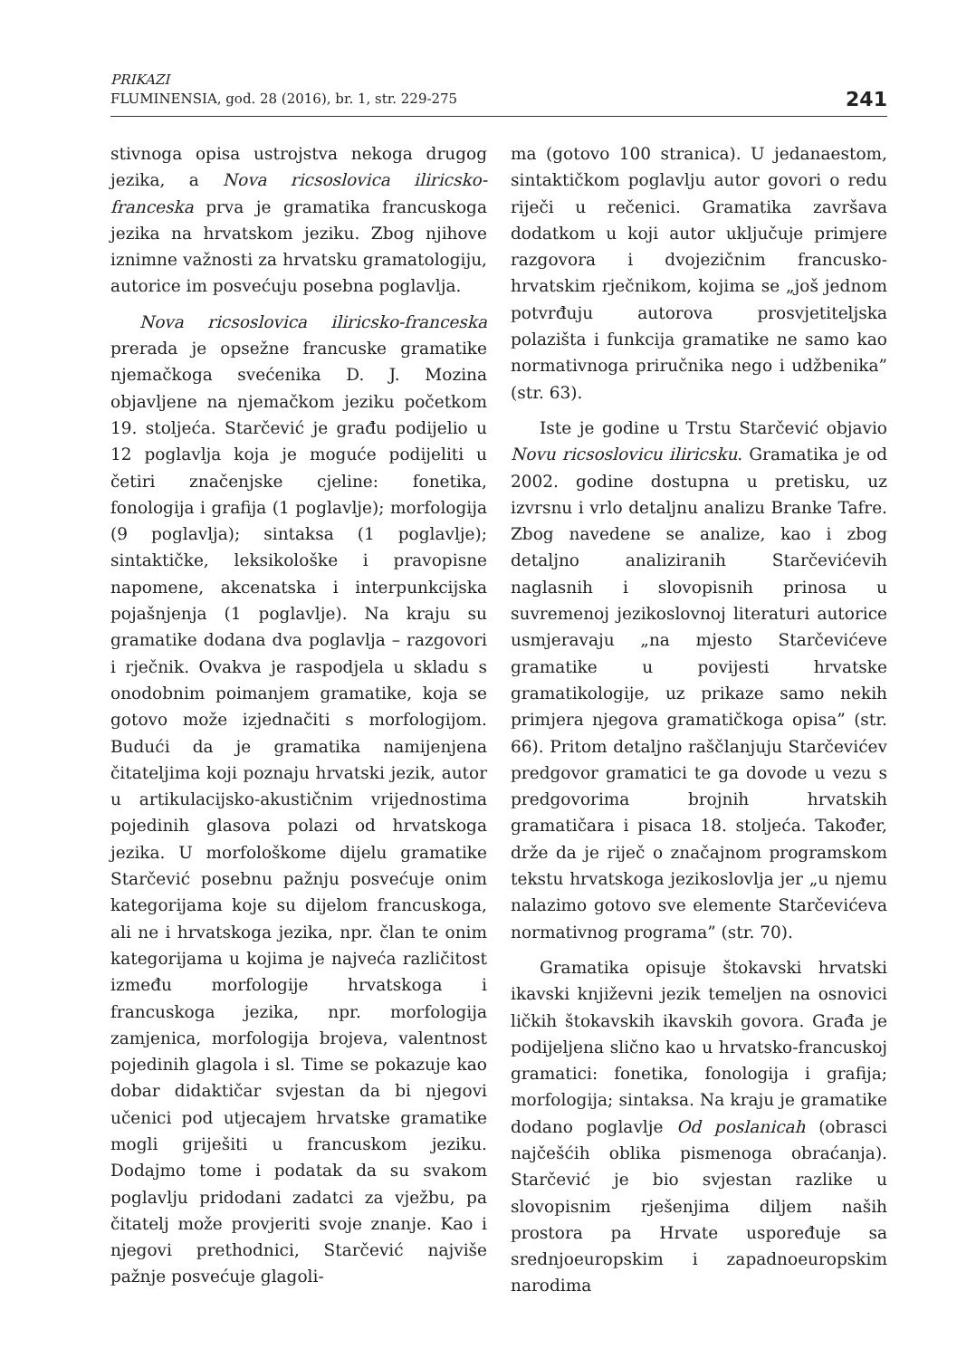PRIKAZI
FLUMINENSIA, god. 28 (2016), br. 1, str. 229-275
241
stivnoga opisa ustrojstva nekoga drugog jezika, a Nova ricsoslovica iliricsko-franceska prva je gramatika francuskoga jezika na hrvatskom jeziku. Zbog njihove iznimne važnosti za hrvatsku gramatologiju, autorice im posvećuju posebna poglavlja.
Nova ricsoslovica iliricsko-franceska prerada je opsežne francuske gramatike njemačkoga svećenika D. J. Mozina objavljene na njemačkom jeziku početkom 19. stoljeća. Starčević je građu podijelio u 12 poglavlja koja je moguće podijeliti u četiri značenjske cjeline: fonetika, fonologija i grafija (1 poglavlje); morfologija (9 poglavlja); sintaksa (1 poglavlje); sintaktičke, leksikološke i pravopisne napomene, akcenatska i interpunkcijska pojašnjenja (1 poglavlje). Na kraju su gramatike dodana dva poglavlja – razgovori i rječnik. Ovakva je raspodjela u skladu s onodobnim poimanjem gramatike, koja se gotovo može izjednačiti s morfologijom. Budući da je gramatika namijenjena čitateljima koji poznaju hrvatski jezik, autor u artikulacijsko-akustičnim vrijednostima pojedinih glasova polazi od hrvatskoga jezika. U morfološkome dijelu gramatike Starčević posebnu pažnju posvećuje onim kategorijama koje su dijelom francuskoga, ali ne i hrvatskoga jezika, npr. član te onim kategorijama u kojima je najveća različitost između morfologije hrvatskoga i francuskoga jezika, npr. morfologija zamjenica, morfologija brojeva, valentnost pojedinih glagola i sl. Time se pokazuje kao dobar didaktičar svjestan da bi njegovi učenici pod utjecajem hrvatske gramatike mogli griješiti u francuskom jeziku. Dodajmo tome i podatak da su svakom poglavlju pridodani zadatci za vježbu, pa čitatelj može provjeriti svoje znanje. Kao i njegovi prethodnici, Starčević najviše pažnje posvećuje glagoli-
ma (gotovo 100 stranica). U jedanaestom, sintaktičkom poglavlju autor govori o redu riječi u rečenici. Gramatika završava dodatkom u koji autor uključuje primjere razgovora i dvojezičnim francusko-hrvatskim rječnikom, kojima se „još jednom potvrđuju autorova prosvjetiteljska polazišta i funkcija gramatike ne samo kao normativnoga priručnika nego i udžbenika” (str. 63).
Iste je godine u Trstu Starčević objavio Novu ricsoslovicu iliricsku. Gramatika je od 2002. godine dostupna u pretisku, uz izvrsnu i vrlo detaljnu analizu Branke Tafre. Zbog navedene se analize, kao i zbog detaljno analiziranih Starčevićevih naglasnih i slovopisnih prinosa u suvremenoj jezikoslovnoj literaturi autorice usmjeravaju „na mjesto Starčevićeve gramatike u povijesti hrvatske gramatikologije, uz prikaze samo nekih primjera njegova gramatičkoga opisa” (str. 66). Pritom detaljno raščlanjuju Starčevićev predgovor gramatici te ga dovode u vezu s predgovorima brojnih hrvatskih gramatičara i pisaca 18. stoljeća. Također, drže da je riječ o značajnom programskom tekstu hrvatskoga jezikoslovlja jer „u njemu nalazimo gotovo sve elemente Starčevićeva normativnog programa” (str. 70).
Gramatika opisuje štokavski hrvatski ikavski književni jezik temeljen na osnovici ličkih štokavskih ikavskih govora. Građa je podijeljena slično kao u hrvatsko-francuskoj gramatici: fonetika, fonologija i grafija; morfologija; sintaksa. Na kraju je gramatike dodano poglavlje Od poslanicah (obrasci najčešćih oblika pismenoga obraćanja). Starčević je bio svjestan razlike u slovopisnim rješenjima diljem naših prostora pa Hrvate uspoređuje sa srednjoeuropskim i zapadnoeuropskim narodima